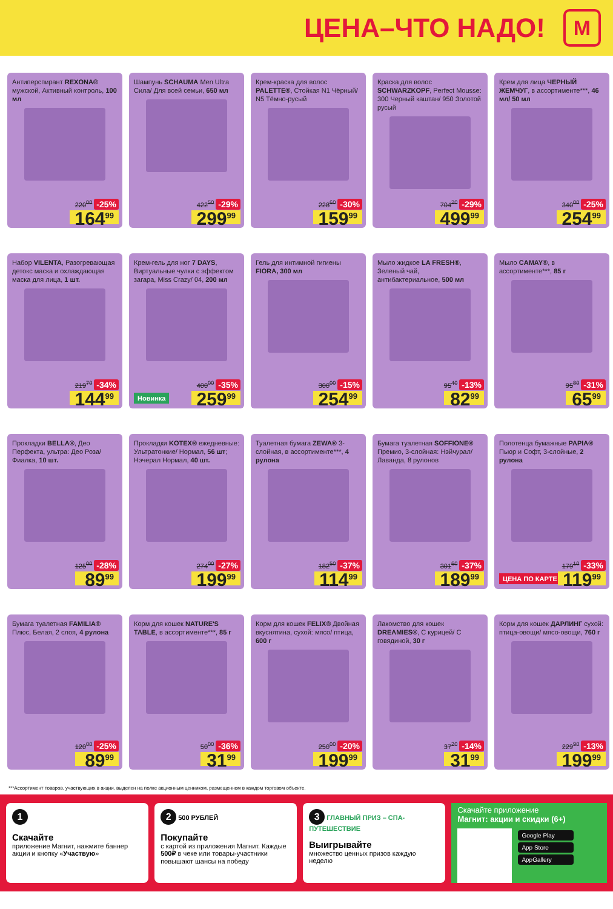ЦЕНА–ЧТО НАДО!
М
Антиперспирант REXONA® мужской, Активный контроль, 100 мл
220<sup>00</sup> -25%
164<sup>99</sup>
Шампунь SCHAUMA Men Ultra Сила/ Для всей семьи, 650 мл
422<sup>50</sup> -29%
299<sup>99</sup>
Крем-краска для волос PALETTE®, Стойкая N1 Чёрный/ N5 Тёмно-русый
228<sup>60</sup> -30%
159<sup>99</sup>
Краска для волос SCHWARZKOPF, Perfect Mousse: 300 Черный каштан/ 950 Золотой русый
704<sup>20</sup> -29%
499<sup>99</sup>
Крем для лица ЧЕРНЫЙ ЖЕМЧУГ, в ассортименте***, 46 мл/ 50 мл
340<sup>00</sup> -25%
254<sup>99</sup>
Набор VILENTA, Разогревающая детокс маска и охлаждающая маска для лица, 1 шт.
219<sup>70</sup> -34%
144<sup>99</sup>
Крем-гель для ног 7 DAYS, Виртуальные чулки с эффектом загара, Miss Crazy/ 04, 200 мл
Новинка 400<sup>00</sup> -35%
259<sup>99</sup>
Гель для интимной гигиены FIORA, 300 мл
300<sup>00</sup> -15%
254<sup>99</sup>
Мыло жидкое LA FRESH®, Зеленый чай, антибактериальное, 500 мл
95<sup>40</sup> -13%
82<sup>99</sup>
Мыло CAMAY®, в ассортименте***, 85 г
95<sup>80</sup> -31%
65<sup>99</sup>
Прокладки BELLA®, Део Перфекта, ультра: Део Роза/ Фиалка, 10 шт.
125<sup>00</sup> -28%
89<sup>99</sup>
Прокладки KOTEX® ежедневные: Ультратонкие/ Нормал, 56 шт; Нэчерал Нормал, 40 шт.
274<sup>00</sup> -27%
199<sup>99</sup>
Туалетная бумага ZEWA® 3-слойная, в ассортименте***, 4 рулона
182<sup>50</sup> -37%
114<sup>99</sup>
Бумага туалетная SOFFIONE® Премио, 3-слойная: Нэйчурал/ Лаванда, 8 рулонов
301<sup>60</sup> -37%
189<sup>99</sup>
Полотенца бумажные PAPIA® Пьюр и Софт, 3-слойные, 2 рулона
ЦЕНА ПО КАРТЕ 179<sup>10</sup> -33%
119<sup>99</sup>
Бумага туалетная FAMILIA® Плюс, Белая, 2 слоя, 4 рулона
120<sup>00</sup> -25%
89<sup>99</sup>
Корм для кошек NATURE'S TABLE, в ассортименте***, 85 г
50<sup>00</sup> -36%
31<sup>99</sup>
Корм для кошек FELIX® Двойная вкуснятина, сухой: мясо/ птица, 600 г
250<sup>00</sup> -20%
199<sup>99</sup>
Лакомство для кошек DREAMIES®, С курицей/ С говядиной, 30 г
37<sup>20</sup> -14%
31<sup>99</sup>
Корм для кошек ДАРЛИНГ сухой: птица-овощи/ мясо-овощи, 760 г
229<sup>90</sup> -13%
199<sup>99</sup>
***Ассортимент товаров, участвующих в акции, выделен на полке акционным ценником, размещенном в каждом торговом объекте.
1
Скачайте
приложение Магнит, нажмите баннер акции и кнопку «Участвую»
2 500 РУБЛЕЙ
Покупайте
с картой из приложения Магнит. Каждые 500₽ в чеке или товары-участники повышают шансы на победу
3 ГЛАВНЫЙ ПРИЗ – СПА-ПУТЕШЕСТВИЕ
Выигрывайте
множество ценных призов каждую неделю
Скачайте приложение
Магнит: акции и скидки (6+)
Google Play
App Store
AppGallery